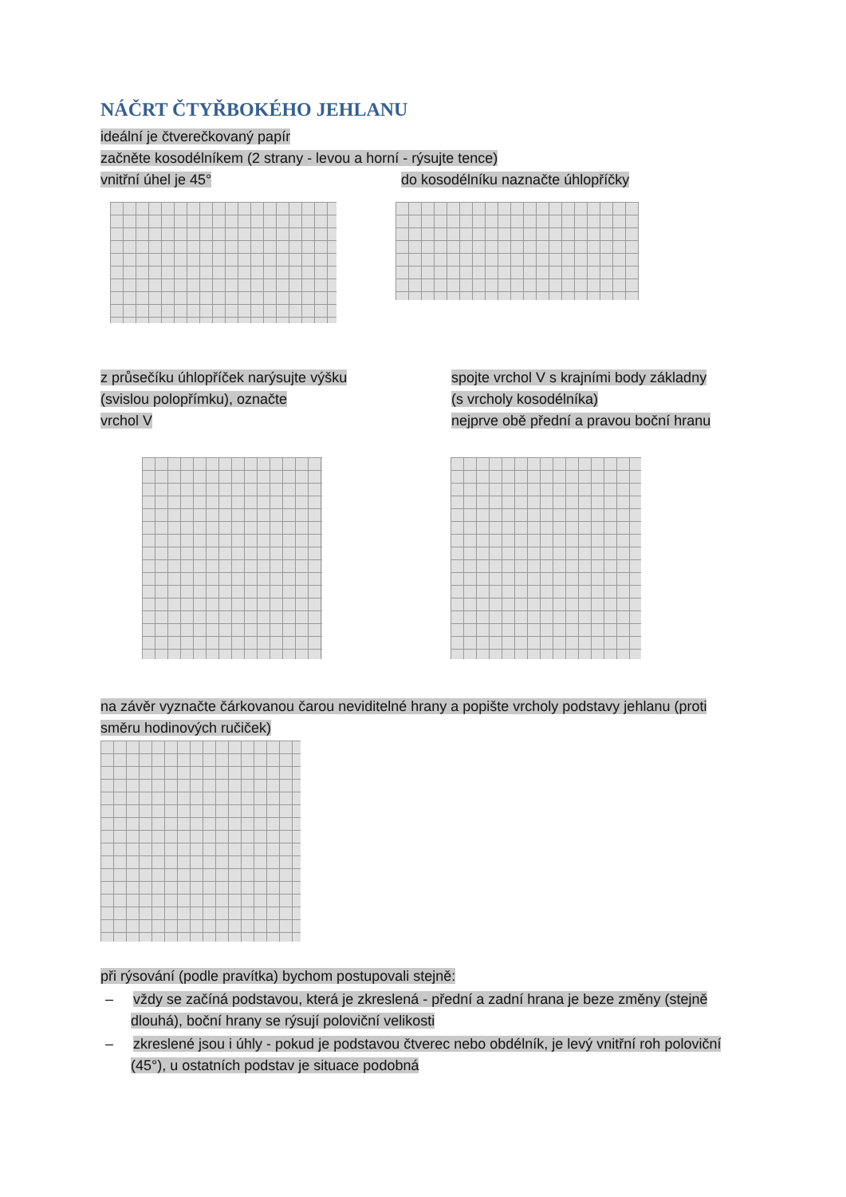NÁČRT ČTYŘBOKÉHO JEHLANU
ideální je čtverečkovaný papír
začněte kosodélníkem (2 strany - levou a horní - rýsujte tence)
vnitřní úhel je 45°
do kosodélníku naznačte úhlopříčky
z průsečíku úhlopříček narýsujte výšku
(svislou polopřímku), označte
vrchol V
spojte vrchol V s krajními body základny
(s vrcholy kosodélníka)
nejprve obě přední a pravou boční hranu
na závěr vyznačte čárkovanou čarou neviditelné hrany a popište vrcholy podstavy jehlanu (proti směru hodinových ručiček)
při rýsování (podle pravítka) bychom postupovali stejně:
– vždy se začíná podstavou, která je zkreslená - přední a zadní hrana je beze změny (stejně dlouhá), boční hrany se rýsují poloviční velikosti
– zkreslené jsou i úhly - pokud je podstavou čtverec nebo obdélník, je levý vnitřní roh poloviční (45°), u ostatních podstav je situace podobná